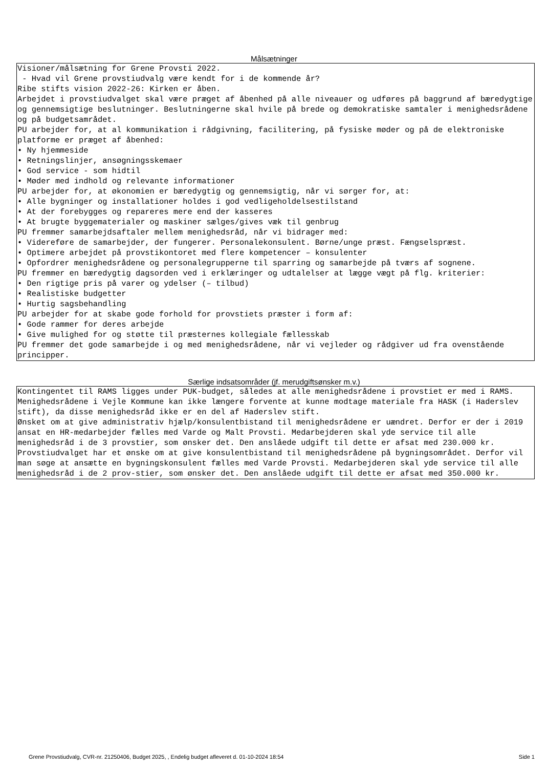Målsætninger
Visioner/målsætning for Grene Provsti 2022. - Hvad vil Grene provstiudvalg være kendt for i de kommende år? Ribe stifts vision 2022-26: Kirken er åben. Arbejdet i provstiudvalget skal være præget af åbenhed på alle niveauer og udføres på baggrund af bæredygtige og gennemsigtige beslutninger. Beslutningerne skal hvile på brede og demokratiske samtaler i menighedsrådene og på budgetsamrådet. PU arbejder for, at al kommunikation i rådgivning, facilitering, på fysiske møder og på de elektroniske platforme er præget af åbenhed: • Ny hjemmeside • Retningslinjer, ansøgningsskemaer • God service - som hidtil • Møder med indhold og relevante informationer PU arbejder for, at økonomien er bæredygtig og gennemsigtig, når vi sørger for, at: • Alle bygninger og installationer holdes i god vedligeholdelsestilstand • At der forebygges og repareres mere end der kasseres • At brugte byggematerialer og maskiner sælges/gives væk til genbrug PU fremmer samarbejdsaftaler mellem menighedsråd, når vi bidrager med: • Videreføre de samarbejder, der fungerer. Personalekonsulent. Børne/unge præst. Fængselspræst. • Optimere arbejdet på provstikontoret med flere kompetencer – konsulenter • Opfordrer menighedsrådene og personalegrupperne til sparring og samarbejde på tværs af sognene. PU fremmer en bæredygtig dagsorden ved i erklæringer og udtalelser at lægge vægt på flg. kriterier: • Den rigtige pris på varer og ydelser (– tilbud) • Realistiske budgetter • Hurtig sagsbehandling PU arbejder for at skabe gode forhold for provstiets præster i form af: • Gode rammer for deres arbejde • Give mulighed for og støtte til præsternes kollegiale fællesskab PU fremmer det gode samarbejde i og med menighedsrådene, når vi vejleder og rådgiver ud fra ovenstående principper.
Særlige indsatsområder (jf. merudgiftsønsker m.v.)
Kontingentet til RAMS ligges under PUK-budget, således at alle menighedsrådene i provstiet er med i RAMS. Menighedsrådene i Vejle Kommune kan ikke længere forvente at kunne modtage materiale fra HASK (i Haderslev stift), da disse menighedsråd ikke er en del af Haderslev stift. Ønsket om at give administrativ hjælp/konsulentbistand til menighedsrådene er uændret. Derfor er der i 2019 ansat en HR-medarbejder fælles med Varde og Malt Provsti. Medarbejderen skal yde service til alle menighedsråd i de 3 provstier, som ønsker det. Den anslåede udgift til dette er afsat med 230.000 kr. Provstiudvalget har et ønske om at give konsulentbistand til menighedsrådene på bygningsområdet. Derfor vil man søge at ansætte en bygningskonsulent fælles med Varde Provsti. Medarbejderen skal yde service til alle menighedsråd i de 2 prov-stier, som ønsker det. Den anslåede udgift til dette er afsat med 350.000 kr.
Grene Provstiudvalg, CVR-nr. 21250406, Budget 2025, , Endelig budget afleveret d. 01-10-2024 18:54 Side 1